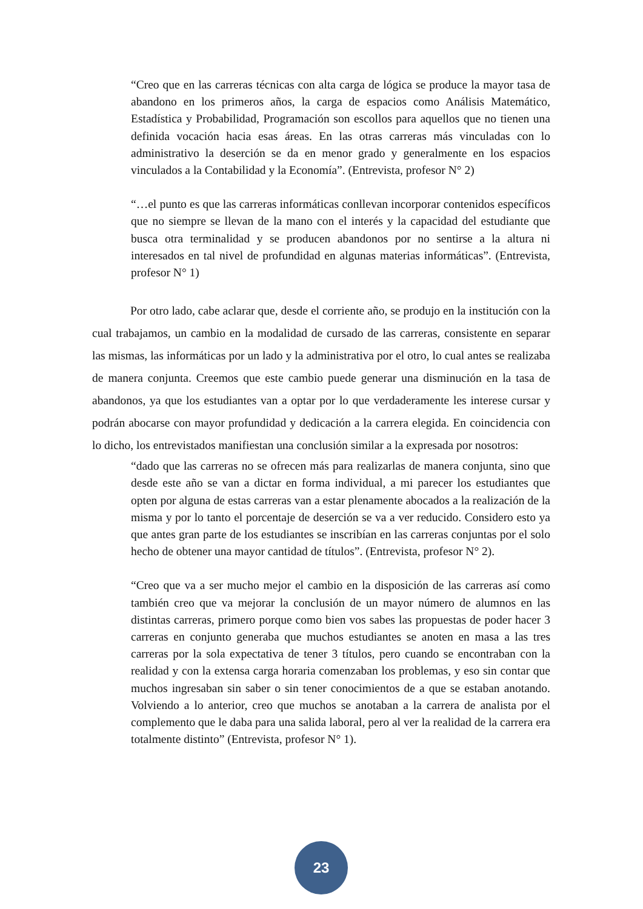“Creo que en las carreras técnicas con alta carga de lógica se produce la mayor tasa de abandono en los primeros años, la carga de espacios como Análisis Matemático, Estadística y Probabilidad, Programación son escollos para aquellos que no tienen una definida vocación hacia esas áreas. En las otras carreras más vinculadas con lo administrativo la deserción se da en menor grado y generalmente en los espacios vinculados a la Contabilidad y la Economía”. (Entrevista, profesor N° 2)
“…el punto es que las carreras informáticas conllevan incorporar contenidos específicos que no siempre se llevan de la mano con el interés y la capacidad del estudiante que busca otra terminalidad y se producen abandonos por no sentirse a la altura ni interesados en tal nivel de profundidad en algunas materias informáticas”. (Entrevista, profesor N° 1)
Por otro lado, cabe aclarar que, desde el corriente año, se produjo en la institución con la cual trabajamos, un cambio en la modalidad de cursado de las carreras, consistente en separar las mismas, las informáticas por un lado y la administrativa por el otro, lo cual antes se realizaba de manera conjunta. Creemos que este cambio puede generar una disminución en la tasa de abandonos, ya que los estudiantes van a optar por lo que verdaderamente les interese cursar y podrán abocarse con mayor profundidad y dedicación a la carrera elegida. En coincidencia con lo dicho, los entrevistados manifiestan una conclusión similar a la expresada por nosotros:
“dado que las carreras no se ofrecen más para realizarlas de manera conjunta, sino que desde este año se van a dictar en forma individual, a mi parecer los estudiantes que opten por alguna de estas carreras van a estar plenamente abocados a la realización de la misma y por lo tanto el porcentaje de deserción se va a ver reducido. Considero esto ya que antes gran parte de los estudiantes se inscribían en las carreras conjuntas por el solo hecho de obtener una mayor cantidad de títulos”. (Entrevista, profesor N° 2).
“Creo que va a ser mucho mejor el cambio en la disposición de las carreras así como también creo que va mejorar la conclusión de un mayor número de alumnos en las distintas carreras, primero porque como bien vos sabes las propuestas de poder hacer 3 carreras en conjunto generaba que muchos estudiantes se anoten en masa a las tres carreras por la sola expectativa de tener 3 títulos, pero cuando se encontraban con la realidad y con la extensa carga horaria comenzaban los problemas, y eso sin contar que muchos ingresaban sin saber o sin tener conocimientos de a que se estaban anotando. Volviendo a lo anterior, creo que muchos se anotaban a la carrera de analista por el complemento que le daba para una salida laboral, pero al ver la realidad de la carrera era totalmente distinto” (Entrevista, profesor N° 1).
23